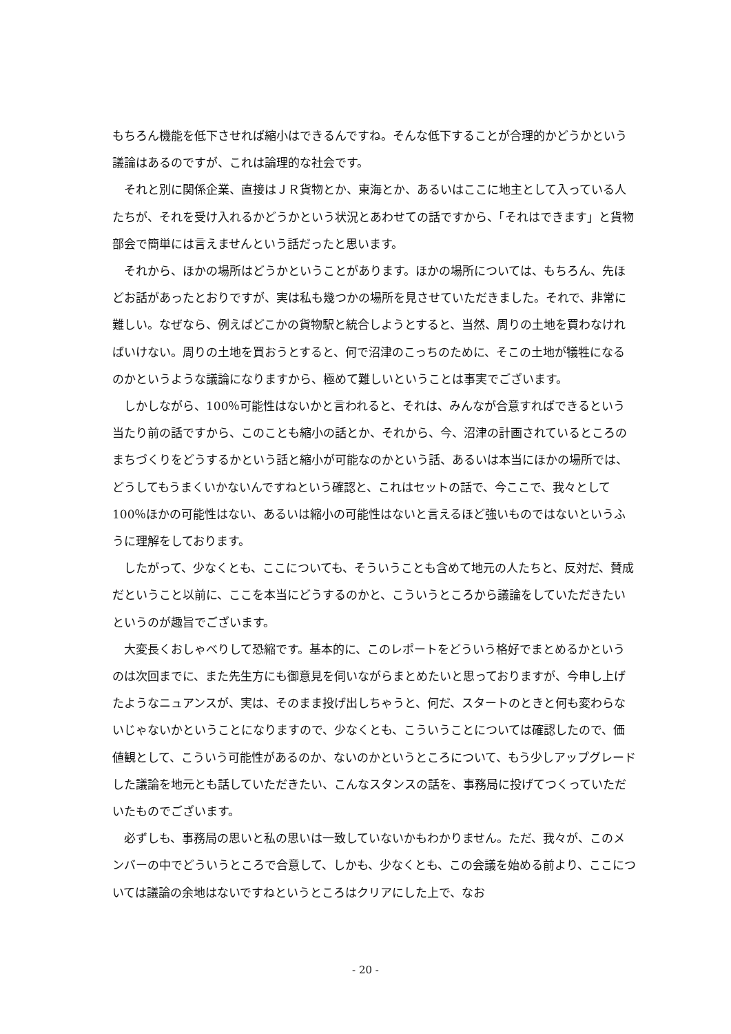もちろん機能を低下させれば縮小はできるんですね。そんな低下することが合理的かどうかという議論はあるのですが、これは論理的な社会です。
　それと別に関係企業、直接はＪＲ貨物とか、東海とか、あるいはここに地主として入っている人たちが、それを受け入れるかどうかという状況とあわせての話ですから、「それはできます」と貨物部会で簡単には言えませんという話だったと思います。
　それから、ほかの場所はどうかということがあります。ほかの場所については、もちろん、先ほどお話があったとおりですが、実は私も幾つかの場所を見させていただきました。それで、非常に難しい。なぜなら、例えばどこかの貨物駅と統合しようとすると、当然、周りの土地を買わなければいけない。周りの土地を買おうとすると、何で沼津のこっちのために、そこの土地が犠牲になるのかというような議論になりますから、極めて難しいということは事実でございます。
　しかしながら、100％可能性はないかと言われると、それは、みんなが合意すればできるという当たり前の話ですから、このことも縮小の話とか、それから、今、沼津の計画されているところのまちづくりをどうするかという話と縮小が可能なのかという話、あるいは本当にほかの場所では、どうしてもうまくいかないんですねという確認と、これはセットの話で、今ここで、我々として 100％ほかの可能性はない、あるいは縮小の可能性はないと言えるほど強いものではないというふうに理解をしております。
　したがって、少なくとも、ここについても、そういうことも含めて地元の人たちと、反対だ、賛成だということ以前に、ここを本当にどうするのかと、こういうところから議論をしていただきたいというのが趣旨でございます。
　大変長くおしゃべりして恐縮です。基本的に、このレポートをどういう格好でまとめるかというのは次回までに、また先生方にも御意見を伺いながらまとめたいと思っておりますが、今申し上げたようなニュアンスが、実は、そのまま投げ出しちゃうと、何だ、スタートのときと何も変わらないじゃないかということになりますので、少なくとも、こういうことについては確認したので、価値観として、こういう可能性があるのか、ないのかというところについて、もう少しアップグレードした議論を地元とも話していただきたい、こんなスタンスの話を、事務局に投げてつくっていただいたものでございます。
　必ずしも、事務局の思いと私の思いは一致していないかもわかりません。ただ、我々が、このメンバーの中でどういうところで合意して、しかも、少なくとも、この会議を始める前より、ここについては議論の余地はないですねというところはクリアにした上で、なお
- 20 -